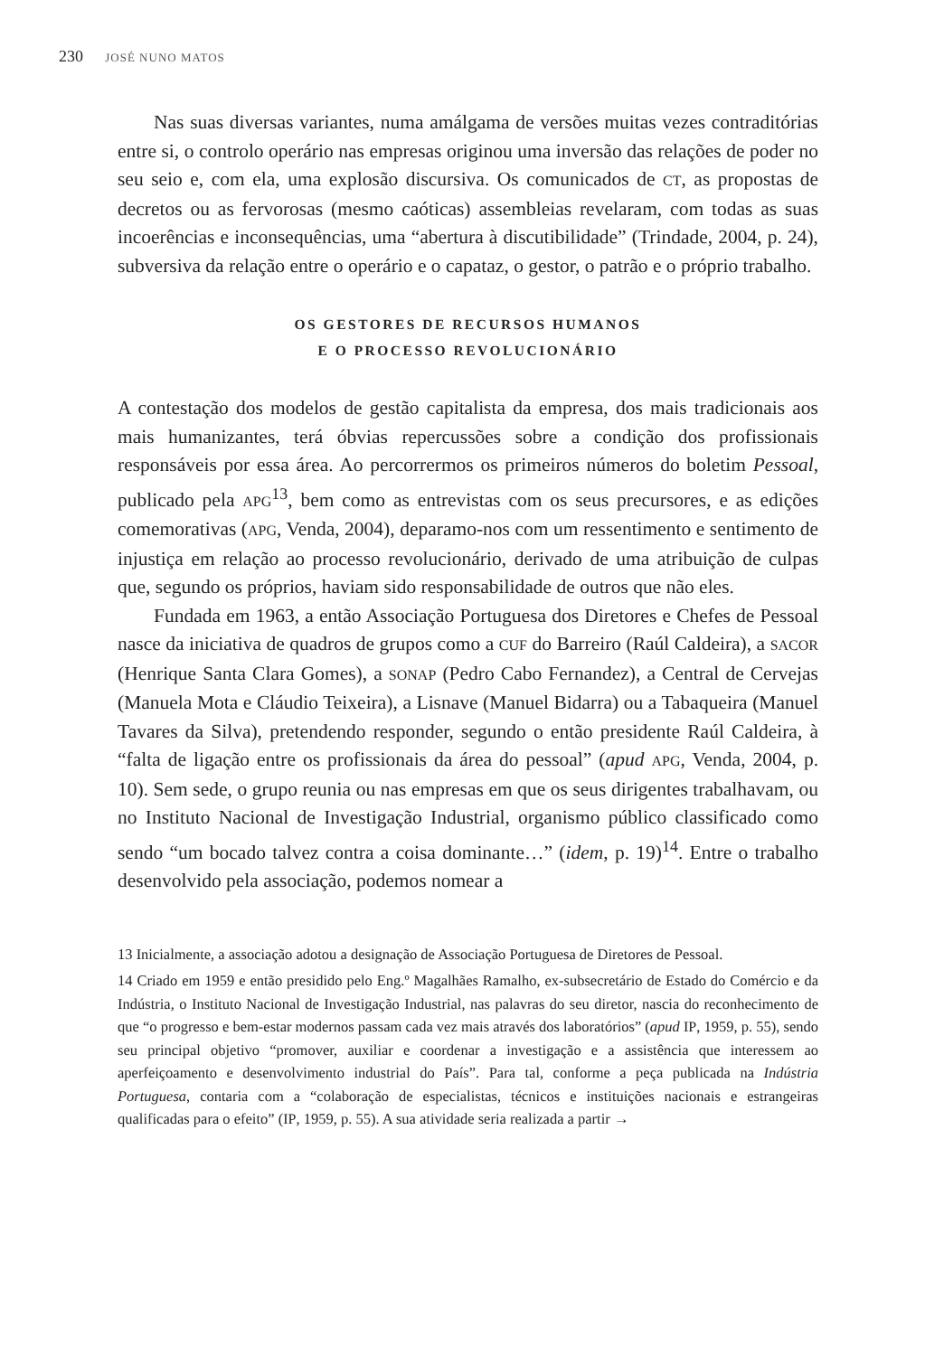230 JOSÉ NUNO MATOS
Nas suas diversas variantes, numa amálgama de versões muitas vezes contraditórias entre si, o controlo operário nas empresas originou uma inversão das relações de poder no seu seio e, com ela, uma explosão discursiva. Os comunicados de CT, as propostas de decretos ou as fervorosas (mesmo caóticas) assembleias revelaram, com todas as suas incoerências e inconsequências, uma “abertura à discutibilidade” (Trindade, 2004, p. 24), subversiva da relação entre o operário e o capataz, o gestor, o patrão e o próprio trabalho.
OS GESTORES DE RECURSOS HUMANOS
E O PROCESSO REVOLUCIONÁRIO
A contestação dos modelos de gestão capitalista da empresa, dos mais tradicionais aos mais humanizantes, terá óbvias repercussões sobre a condição dos profissionais responsáveis por essa área. Ao percorrermos os primeiros números do boletim Pessoal, publicado pela APG<sup>13</sup>, bem como as entrevistas com os seus precursores, e as edições comemorativas (APG, Venda, 2004), deparamo-nos com um ressentimento e sentimento de injustiça em relação ao processo revolucionário, derivado de uma atribuição de culpas que, segundo os próprios, haviam sido responsabilidade de outros que não eles.
Fundada em 1963, a então Associação Portuguesa dos Diretores e Chefes de Pessoal nasce da iniciativa de quadros de grupos como a CUF do Barreiro (Raúl Caldeira), a SACOR (Henrique Santa Clara Gomes), a SONAP (Pedro Cabo Fernandez), a Central de Cervejas (Manuela Mota e Cláudio Teixeira), a Lisnave (Manuel Bidarra) ou a Tabaqueira (Manuel Tavares da Silva), pretendendo responder, segundo o então presidente Raúl Caldeira, à “falta de ligação entre os profissionais da área do pessoal” (apud APG, Venda, 2004, p. 10). Sem sede, o grupo reunia ou nas empresas em que os seus dirigentes trabalhavam, ou no Instituto Nacional de Investigação Industrial, organismo público classificado como sendo “um bocado talvez contra a coisa dominante…” (idem, p. 19)<sup>14</sup>. Entre o trabalho desenvolvido pela associação, podemos nomear a
13 Inicialmente, a associação adotou a designação de Associação Portuguesa de Diretores de Pessoal.
14 Criado em 1959 e então presidido pelo Eng.º Magalhães Ramalho, ex-subsecretário de Estado do Comércio e da Indústria, o Instituto Nacional de Investigação Industrial, nas palavras do seu diretor, nascia do reconhecimento de que “o progresso e bem-estar modernos passam cada vez mais através dos laboratórios” (apud IP, 1959, p. 55), sendo seu principal objetivo “promover, auxiliar e coordenar a investigação e a assistência que interessem ao aperfeiçoamento e desenvolvimento industrial do País”. Para tal, conforme a peça publicada na Indústria Portuguesa, contaria com a “colaboração de especialistas, técnicos e instituições nacionais e estrangeiras qualificadas para o efeito” (IP, 1959, p. 55). A sua atividade seria realizada a partir →